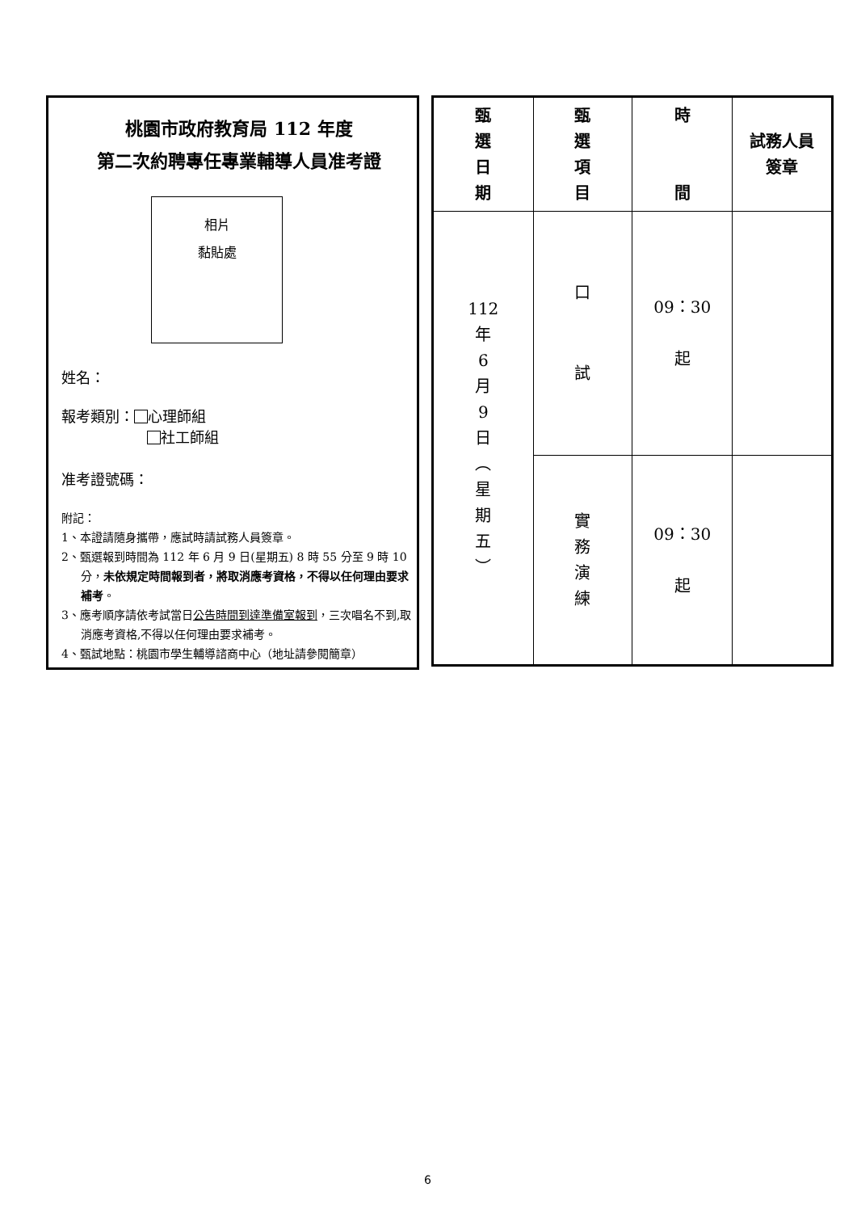桃園市政府教育局 112 年度
第二次約聘專任專業輔導人員准考證
相片
黏貼處
姓名：
報考類別： 心理師組
社工師組
准考證號碼：
附記：
1、本證請隨身攜帶，應試時請試務人員簽章。
2、甄選報到時間為 112 年 6 月 9 日(星期五) 8 時 55 分至 9 時 10 分，未依規定時間報到者，將取消應考資格，不得以任何理由要求補考。
3、應考順序請依考試當日公告時間到達準備室報到，三次唱名不到,取消應考資格,不得以任何理由要求補考。
4、甄試地點：桃園市學生輔導諮商中心（地址請參閱簡章）
| 甄 選 日 期 | 甄 選 項 目 | 時 間 | 試務人員 簽章 |
| 112 年 6 月 9 日 ︵ 星 期 五 ︶ | 口 試 | 09：30 起 | |
| | 實 務 演 練 | 09：30 起 | |
6